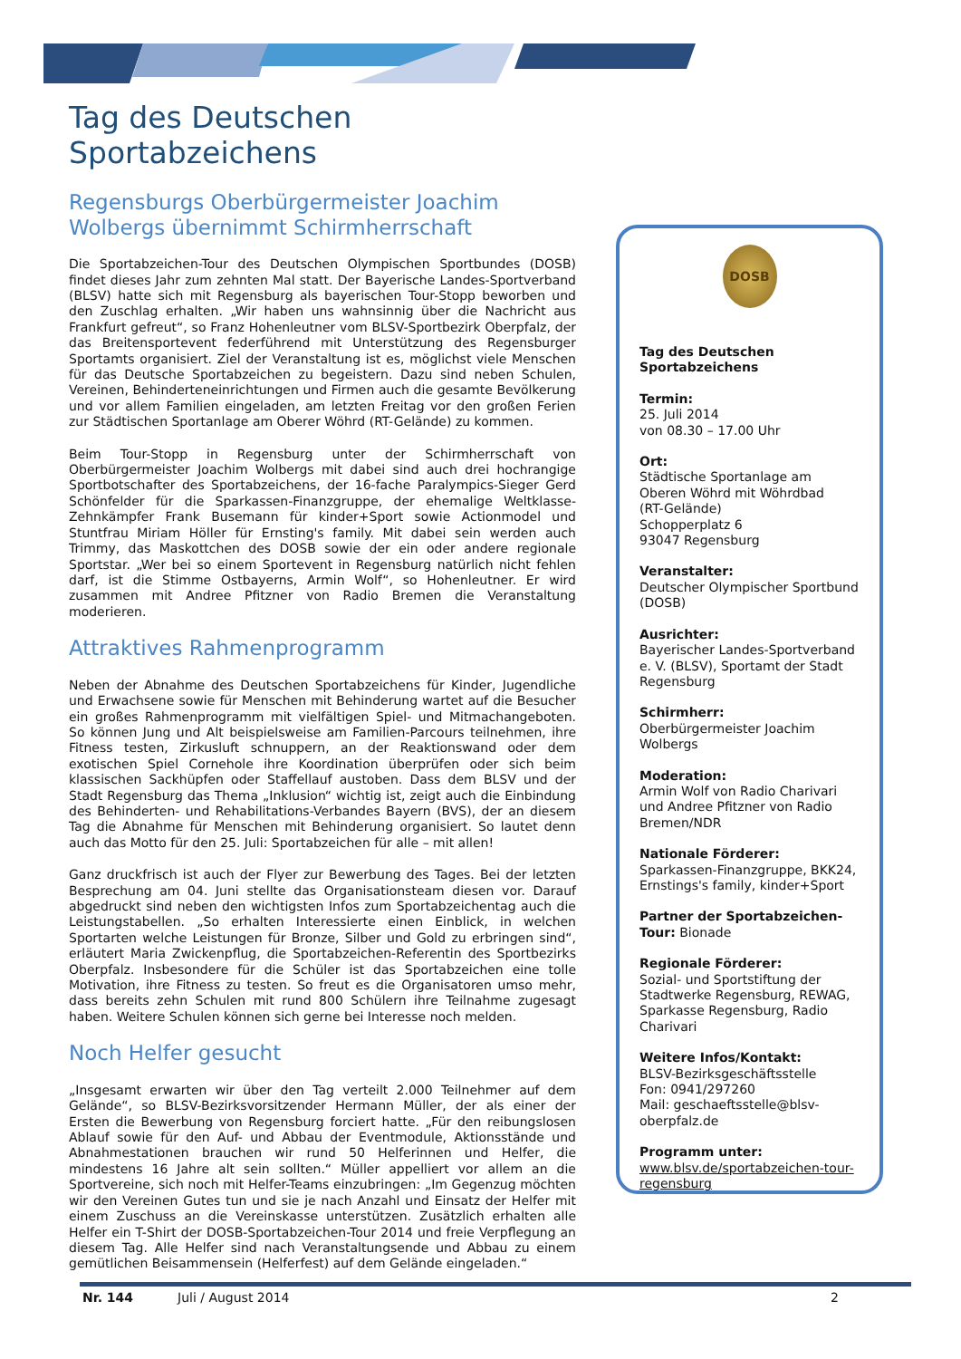Tag des Deutschen Sportabzeichens
Regensburgs Oberbürgermeister Joachim Wolbergs übernimmt Schirmherrschaft
Die Sportabzeichen-Tour des Deutschen Olympischen Sportbundes (DOSB) findet dieses Jahr zum zehnten Mal statt. Der Bayerische Landes-Sportverband (BLSV) hatte sich mit Regensburg als bayerischen Tour-Stopp beworben und den Zuschlag erhalten. „Wir haben uns wahnsinnig über die Nachricht aus Frankfurt gefreut“, so Franz Hohenleutner vom BLSV-Sportbezirk Oberpfalz, der das Breitensportevent federführend mit Unterstützung des Regensburger Sportamts organisiert. Ziel der Veranstaltung ist es, möglichst viele Menschen für das Deutsche Sportabzeichen zu begeistern. Dazu sind neben Schulen, Vereinen, Behinderteneinrichtungen und Firmen auch die gesamte Bevölkerung und vor allem Familien eingeladen, am letzten Freitag vor den großen Ferien zur Städtischen Sportanlage am Oberer Wöhrd (RT-Gelände) zu kommen.
Beim Tour-Stopp in Regensburg unter der Schirmherrschaft von Oberbürgermeister Joachim Wolbergs mit dabei sind auch drei hochrangige Sportbotschafter des Sportabzeichens, der 16-fache Paralympics-Sieger Gerd Schönfelder für die Sparkassen-Finanzgruppe, der ehemalige Weltklasse-Zehnkämpfer Frank Busemann für kinder+Sport sowie Actionmodel und Stuntfrau Miriam Höller für Ernsting's family. Mit dabei sein werden auch Trimmy, das Maskottchen des DOSB sowie der ein oder andere regionale Sportstar. „Wer bei so einem Sportevent in Regensburg natürlich nicht fehlen darf, ist die Stimme Ostbayerns, Armin Wolf“, so Hohenleutner. Er wird zusammen mit Andree Pfitzner von Radio Bremen die Veranstaltung moderieren.
Attraktives Rahmenprogramm
Neben der Abnahme des Deutschen Sportabzeichens für Kinder, Jugendliche und Erwachsene sowie für Menschen mit Behinderung wartet auf die Besucher ein großes Rahmenprogramm mit vielfältigen Spiel- und Mitmachangeboten. So können Jung und Alt beispielsweise am Familien-Parcours teilnehmen, ihre Fitness testen, Zirkusluft schnuppern, an der Reaktionswand oder dem exotischen Spiel Cornehole ihre Koordination überprüfen oder sich beim klassischen Sackhüpfen oder Staffellauf austoben. Dass dem BLSV und der Stadt Regensburg das Thema „Inklusion“ wichtig ist, zeigt auch die Einbindung des Behinderten- und Rehabilitations-Verbandes Bayern (BVS), der an diesem Tag die Abnahme für Menschen mit Behinderung organisiert. So lautet denn auch das Motto für den 25. Juli: Sportabzeichen für alle – mit allen!
Ganz druckfrisch ist auch der Flyer zur Bewerbung des Tages. Bei der letzten Besprechung am 04. Juni stellte das Organisationsteam diesen vor. Darauf abgedruckt sind neben den wichtigsten Infos zum Sportabzeichentag auch die Leistungstabellen. „So erhalten Interessierte einen Einblick, in welchen Sportarten welche Leistungen für Bronze, Silber und Gold zu erbringen sind“, erläutert Maria Zwickenpflug, die Sportabzeichen-Referentin des Sportbezirks Oberpfalz. Insbesondere für die Schüler ist das Sportabzeichen eine tolle Motivation, ihre Fitness zu testen. So freut es die Organisatoren umso mehr, dass bereits zehn Schulen mit rund 800 Schülern ihre Teilnahme zugesagt haben. Weitere Schulen können sich gerne bei Interesse noch melden.
Noch Helfer gesucht
„Insgesamt erwarten wir über den Tag verteilt 2.000 Teilnehmer auf dem Gelände“, so BLSV-Bezirksvorsitzender Hermann Müller, der als einer der Ersten die Bewerbung von Regensburg forciert hatte. „Für den reibungslosen Ablauf sowie für den Auf- und Abbau der Eventmodule, Aktionsstände und Abnahmestationen brauchen wir rund 50 Helferinnen und Helfer, die mindestens 16 Jahre alt sein sollten.“ Müller appelliert vor allem an die Sportvereine, sich noch mit Helfer-Teams einzubringen: „Im Gegenzug möchten wir den Vereinen Gutes tun und sie je nach Anzahl und Einsatz der Helfer mit einem Zuschuss an die Vereinskasse unterstützen. Zusätzlich erhalten alle Helfer ein T-Shirt der DOSB-Sportabzeichen-Tour 2014 und freie Verpflegung an diesem Tag. Alle Helfer sind nach Veranstaltungsende und Abbau zu einem gemütlichen Beisammensein (Helferfest) auf dem Gelände eingeladen.“
DOSB
Tag des Deutschen Sportabzeichens
Termin:
25. Juli 2014
von 08.30 – 17.00 Uhr
Ort:
Städtische Sportanlage am Oberen Wöhrd mit Wöhrdbad
(RT-Gelände)
Schopperplatz 6
93047 Regensburg
Veranstalter:
Deutscher Olympischer Sportbund (DOSB)
Ausrichter:
Bayerischer Landes-Sportverband e. V. (BLSV), Sportamt der Stadt Regensburg
Schirmherr:
Oberbürgermeister Joachim Wolbergs
Moderation:
Armin Wolf von Radio Charivari und Andree Pfitzner von Radio Bremen/NDR
Nationale Förderer:
Sparkassen-Finanzgruppe, BKK24, Ernstings's family, kinder+Sport
Partner der Sportabzeichen-Tour: Bionade
Regionale Förderer:
Sozial- und Sportstiftung der Stadtwerke Regensburg, REWAG, Sparkasse Regensburg, Radio Charivari
Weitere Infos/Kontakt:
BLSV-Bezirksgeschäftsstelle
Fon: 0941/297260
Mail: geschaeftsstelle@blsv-oberpfalz.de
Programm unter:
www.blsv.de/sportabzeichen-tour-regensburg
Nr. 144 Juli / August 2014 2